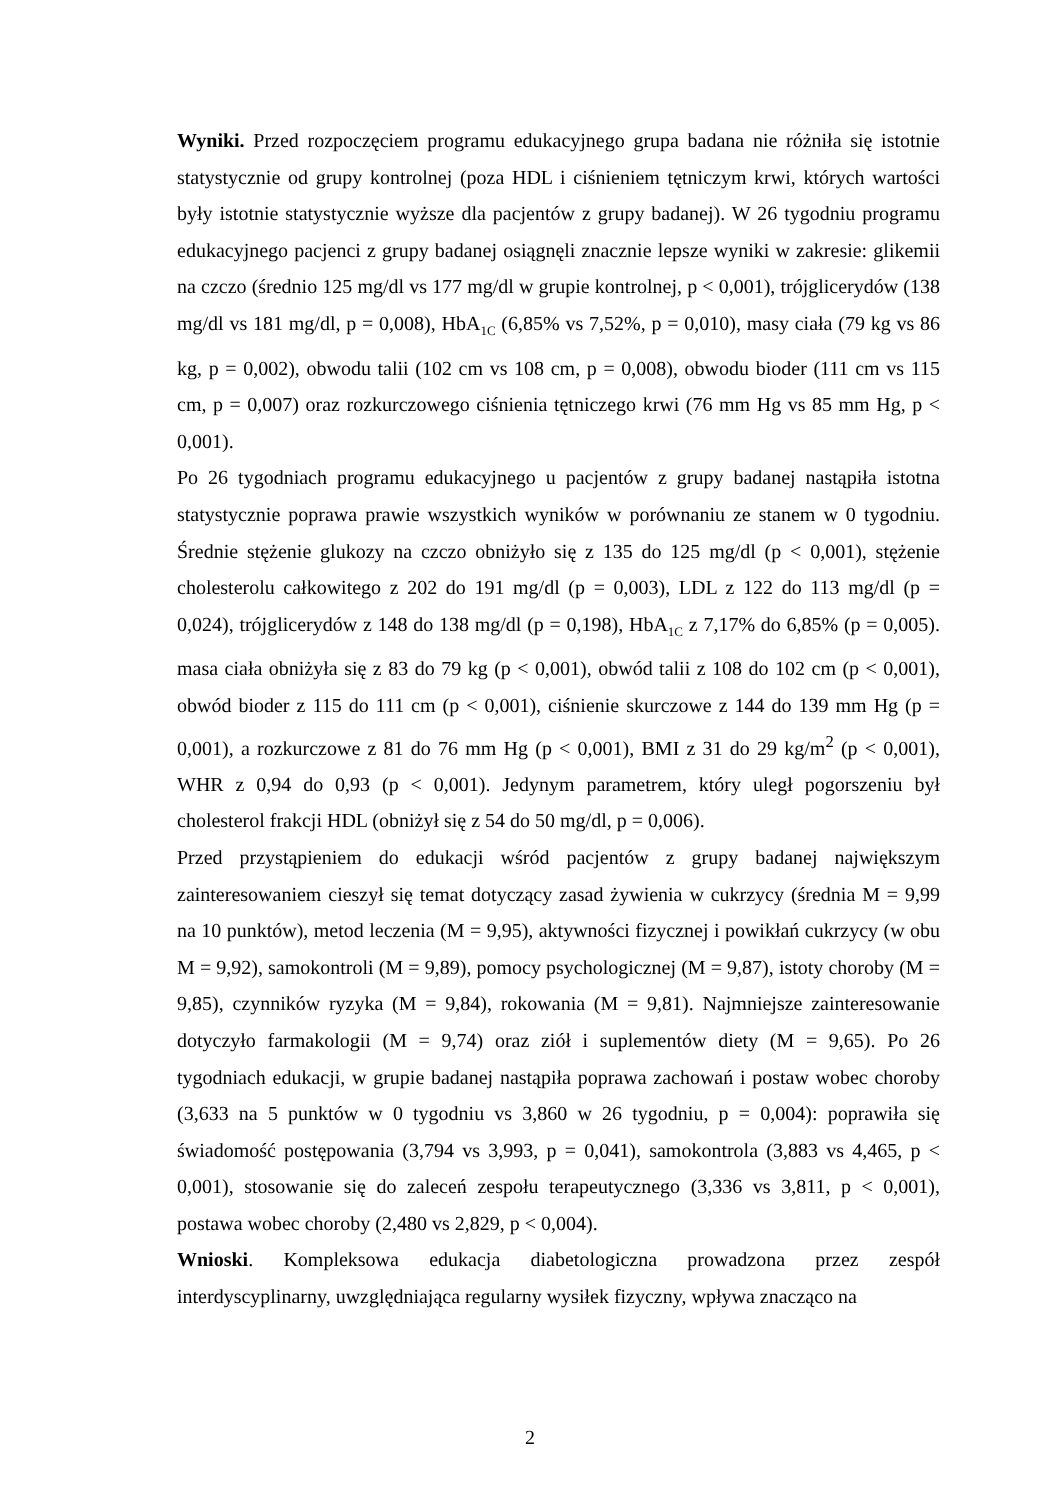Wyniki. Przed rozpoczęciem programu edukacyjnego grupa badana nie różniła się istotnie statystycznie od grupy kontrolnej (poza HDL i ciśnieniem tętniczym krwi, których wartości były istotnie statystycznie wyższe dla pacjentów z grupy badanej). W 26 tygodniu programu edukacyjnego pacjenci z grupy badanej osiągnęli znacznie lepsze wyniki w zakresie: glikemii na czczo (średnio 125 mg/dl vs 177 mg/dl w grupie kontrolnej, p < 0,001), trójglicerydów (138 mg/dl vs 181 mg/dl, p = 0,008), HbA<sub>1C</sub> (6,85% vs 7,52%, p = 0,010), masy ciała (79 kg vs 86 kg, p = 0,002), obwodu talii (102 cm vs 108 cm, p = 0,008), obwodu bioder (111 cm vs 115 cm, p = 0,007) oraz rozkurczowego ciśnienia tętniczego krwi (76 mm Hg vs 85 mm Hg, p < 0,001).
Po 26 tygodniach programu edukacyjnego u pacjentów z grupy badanej nastąpiła istotna statystycznie poprawa prawie wszystkich wyników w porównaniu ze stanem w 0 tygodniu. Średnie stężenie glukozy na czczo obniżyło się z 135 do 125 mg/dl (p < 0,001), stężenie cholesterolu całkowitego z 202 do 191 mg/dl (p = 0,003), LDL z 122 do 113 mg/dl (p = 0,024), trójglicerydów z 148 do 138 mg/dl (p = 0,198), HbA<sub>1C</sub> z 7,17% do 6,85% (p = 0,005). masa ciała obniżyła się z 83 do 79 kg (p < 0,001), obwód talii z 108 do 102 cm (p < 0,001), obwód bioder z 115 do 111 cm (p < 0,001), ciśnienie skurczowe z 144 do 139 mm Hg (p = 0,001), a rozkurczowe z 81 do 76 mm Hg (p < 0,001), BMI z 31 do 29 kg/m<sup>2</sup> (p < 0,001), WHR z 0,94 do 0,93 (p < 0,001). Jedynym parametrem, który uległ pogorszeniu był cholesterol frakcji HDL (obniżył się z 54 do 50 mg/dl, p = 0,006).
Przed przystąpieniem do edukacji wśród pacjentów z grupy badanej największym zainteresowaniem cieszył się temat dotyczący zasad żywienia w cukrzycy (średnia M = 9,99 na 10 punktów), metod leczenia (M = 9,95), aktywności fizycznej i powikłań cukrzycy (w obu M = 9,92), samokontroli (M = 9,89), pomocy psychologicznej (M = 9,87), istoty choroby (M = 9,85), czynników ryzyka (M = 9,84), rokowania (M = 9,81). Najmniejsze zainteresowanie dotyczyło farmakologii (M = 9,74) oraz ziół i suplementów diety (M = 9,65). Po 26 tygodniach edukacji, w grupie badanej nastąpiła poprawa zachowań i postaw wobec choroby (3,633 na 5 punktów w 0 tygodniu vs 3,860 w 26 tygodniu, p = 0,004): poprawiła się świadomość postępowania (3,794 vs 3,993, p = 0,041), samokontrola (3,883 vs 4,465, p < 0,001), stosowanie się do zaleceń zespołu terapeutycznego (3,336 vs 3,811, p < 0,001), postawa wobec choroby (2,480 vs 2,829, p < 0,004).
Wnioski. Kompleksowa edukacja diabetologiczna prowadzona przez zespół interdyscyplinarny, uwzględniająca regularny wysiłek fizyczny, wpływa znacząco na
2